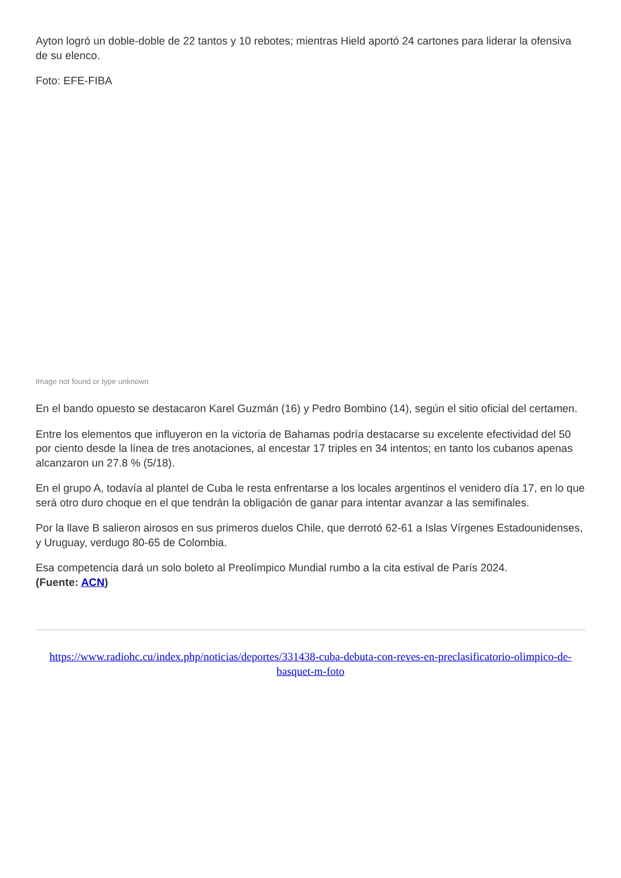Ayton logró un doble-doble de 22 tantos y 10 rebotes; mientras Hield aportó 24 cartones para liderar la ofensiva de su elenco.
Foto: EFE-FIBA
Image not found or type unknown
En el bando opuesto se destacaron Karel Guzmán (16) y Pedro Bombino (14), según el sitio oficial del certamen.
Entre los elementos que influyeron en la victoria de Bahamas podría destacarse su excelente efectividad del 50 por ciento desde la línea de tres anotaciones, al encestar 17 triples en 34 intentos; en tanto los cubanos apenas alcanzaron un 27.8 % (5/18).
En el grupo A, todavía al plantel de Cuba le resta enfrentarse a los locales argentinos el venidero día 17, en lo que será otro duro choque en el que tendrán la obligación de ganar para intentar avanzar a las semifinales.
Por la llave B salieron airosos en sus primeros duelos Chile, que derrotó 62-61 a Islas Vírgenes Estadounidenses, y Uruguay, verdugo 80-65 de Colombia.
Esa competencia dará un solo boleto al Preolímpico Mundial rumbo a la cita estival de París 2024.
(Fuente: ACN)
https://www.radiohc.cu/index.php/noticias/deportes/331438-cuba-debuta-con-reves-en-preclasificatorio-olimpico-de-basquet-m-foto